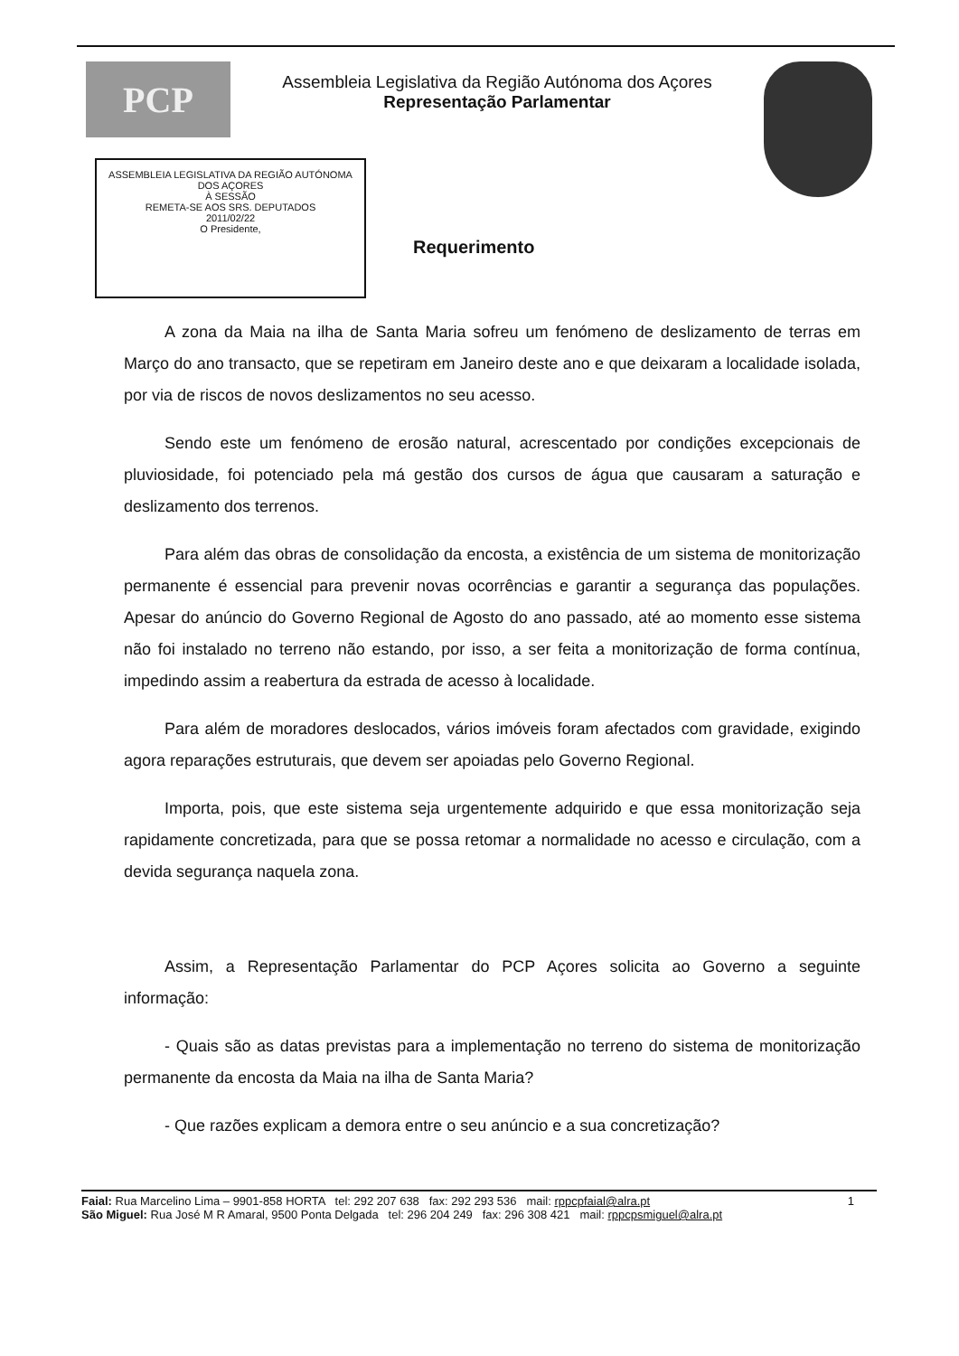PCP
Assembleia Legislativa da Região Autónoma dos Açores
Representação Parlamentar
ASSEMBLEIA LEGISLATIVA DA REGIÃO AUTÓNOMA DOS AÇORES
À SESSÃO
REMETA-SE AOS SRS. DEPUTADOS
2011/02/22
O Presidente,
Requerimento
A zona da Maia na ilha de Santa Maria sofreu um fenómeno de deslizamento de terras em Março do ano transacto, que se repetiram em Janeiro deste ano e que deixaram a localidade isolada, por via de riscos de novos deslizamentos no seu acesso.
Sendo este um fenómeno de erosão natural, acrescentado por condições excepcionais de pluviosidade, foi potenciado pela má gestão dos cursos de água que causaram a saturação e deslizamento dos terrenos.
Para além das obras de consolidação da encosta, a existência de um sistema de monitorização permanente é essencial para prevenir novas ocorrências e garantir a segurança das populações. Apesar do anúncio do Governo Regional de Agosto do ano passado, até ao momento esse sistema não foi instalado no terreno não estando, por isso, a ser feita a monitorização de forma contínua, impedindo assim a reabertura da estrada de acesso à localidade.
Para além de moradores deslocados, vários imóveis foram afectados com gravidade, exigindo agora reparações estruturais, que devem ser apoiadas pelo Governo Regional.
Importa, pois, que este sistema seja urgentemente adquirido e que essa monitorização seja rapidamente concretizada, para que se possa retomar a normalidade no acesso e circulação, com a devida segurança naquela zona.
Assim, a Representação Parlamentar do PCP Açores solicita ao Governo a seguinte informação:
- Quais são as datas previstas para a implementação no terreno do sistema de monitorização permanente da encosta da Maia na ilha de Santa Maria?
- Que razões explicam a demora entre o seu anúncio e a sua concretização?
Faial: Rua Marcelino Lima – 9901-858 HORTA tel: 292 207 638 fax: 292 293 536 mail: rppcpfaial@alra.pt 1
São Miguel: Rua José M R Amaral, 9500 Ponta Delgada tel: 296 204 249 fax: 296 308 421 mail: rppcpsmiguel@alra.pt